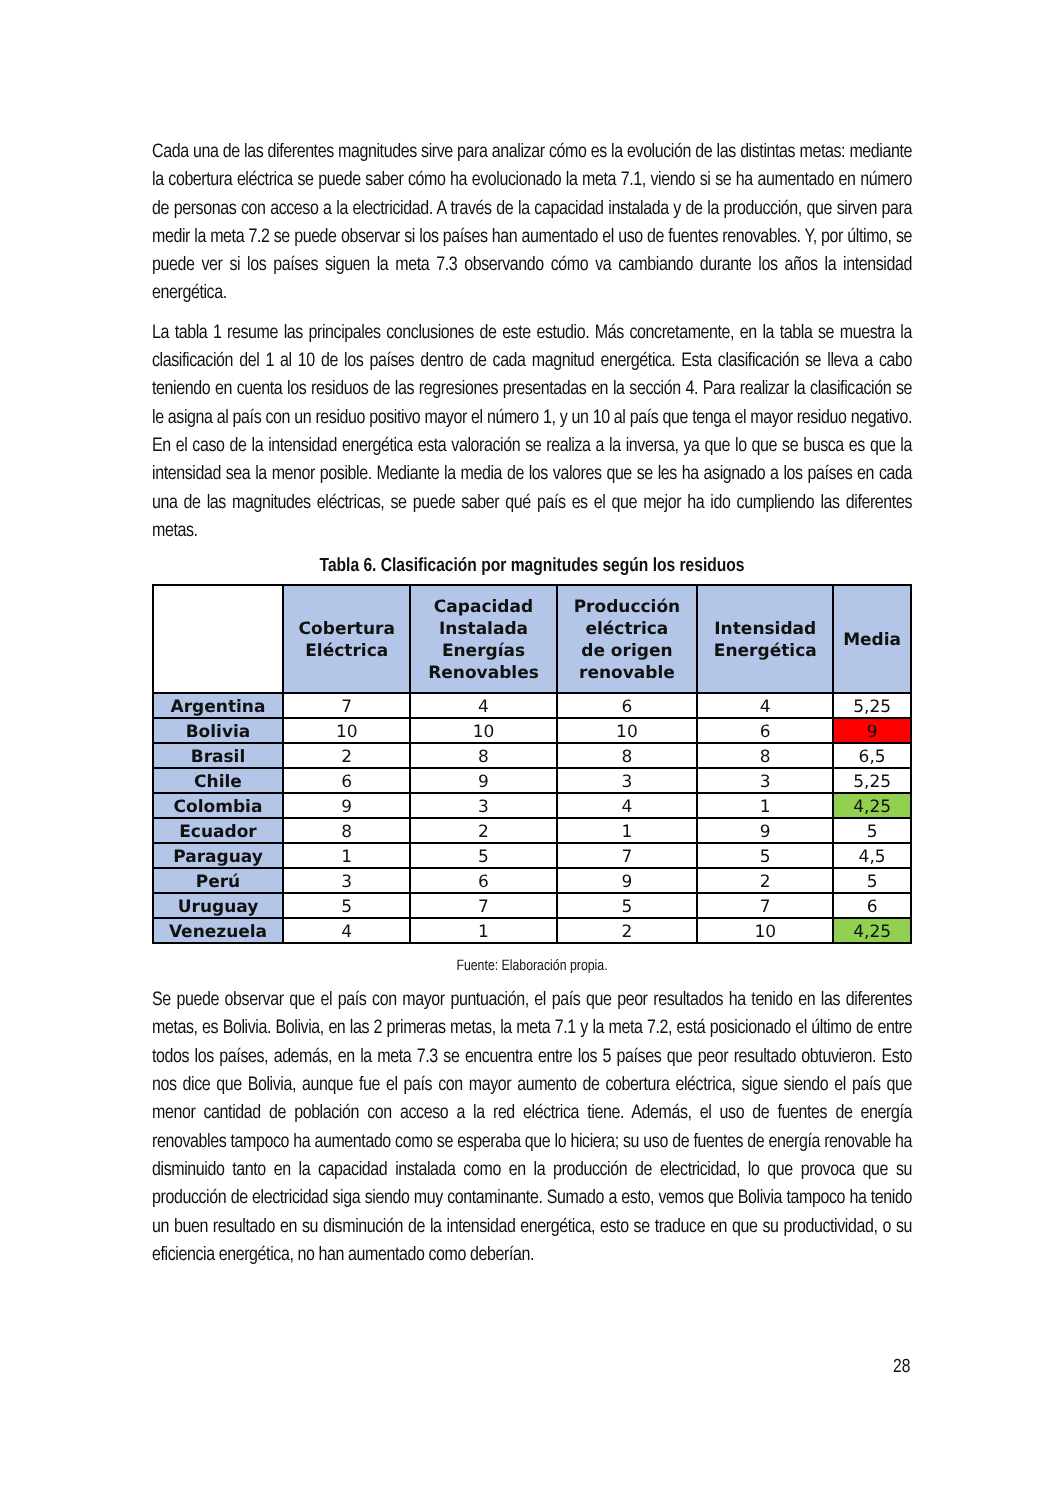Cada una de las diferentes magnitudes sirve para analizar cómo es la evolución de las distintas metas: mediante la cobertura eléctrica se puede saber cómo ha evolucionado la meta 7.1, viendo si se ha aumentado en número de personas con acceso a la electricidad. A través de la capacidad instalada y de la producción, que sirven para medir la meta 7.2 se puede observar si los países han aumentado el uso de fuentes renovables. Y, por último, se puede ver si los países siguen la meta 7.3 observando cómo va cambiando durante los años la intensidad energética.
La tabla 1 resume las principales conclusiones de este estudio. Más concretamente, en la tabla se muestra la clasificación del 1 al 10 de los países dentro de cada magnitud energética. Esta clasificación se lleva a cabo teniendo en cuenta los residuos de las regresiones presentadas en la sección 4. Para realizar la clasificación se le asigna al país con un residuo positivo mayor el número 1, y un 10 al país que tenga el mayor residuo negativo. En el caso de la intensidad energética esta valoración se realiza a la inversa, ya que lo que se busca es que la intensidad sea la menor posible. Mediante la media de los valores que se les ha asignado a los países en cada una de las magnitudes eléctricas, se puede saber qué país es el que mejor ha ido cumpliendo las diferentes metas.
Tabla 6. Clasificación por magnitudes según los residuos
| | Cobertura Eléctrica | Capacidad Instalada Energías Renovables | Producción eléctrica de origen renovable | Intensidad Energética | Media |
| --- | --- | --- | --- | --- | --- |
| Argentina | 7 | 4 | 6 | 4 | 5,25 |
| Bolivia | 10 | 10 | 10 | 6 | 9 |
| Brasil | 2 | 8 | 8 | 8 | 6,5 |
| Chile | 6 | 9 | 3 | 3 | 5,25 |
| Colombia | 9 | 3 | 4 | 1 | 4,25 |
| Ecuador | 8 | 2 | 1 | 9 | 5 |
| Paraguay | 1 | 5 | 7 | 5 | 4,5 |
| Perú | 3 | 6 | 9 | 2 | 5 |
| Uruguay | 5 | 7 | 5 | 7 | 6 |
| Venezuela | 4 | 1 | 2 | 10 | 4,25 |
Fuente: Elaboración propia.
Se puede observar que el país con mayor puntuación, el país que peor resultados ha tenido en las diferentes metas, es Bolivia. Bolivia, en las 2 primeras metas, la meta 7.1 y la meta 7.2, está posicionado el último de entre todos los países, además, en la meta 7.3 se encuentra entre los 5 países que peor resultado obtuvieron. Esto nos dice que Bolivia, aunque fue el país con mayor aumento de cobertura eléctrica, sigue siendo el país que menor cantidad de población con acceso a la red eléctrica tiene. Además, el uso de fuentes de energía renovables tampoco ha aumentado como se esperaba que lo hiciera; su uso de fuentes de energía renovable ha disminuido tanto en la capacidad instalada como en la producción de electricidad, lo que provoca que su producción de electricidad siga siendo muy contaminante. Sumado a esto, vemos que Bolivia tampoco ha tenido un buen resultado en su disminución de la intensidad energética, esto se traduce en que su productividad, o su eficiencia energética, no han aumentado como deberían.
28